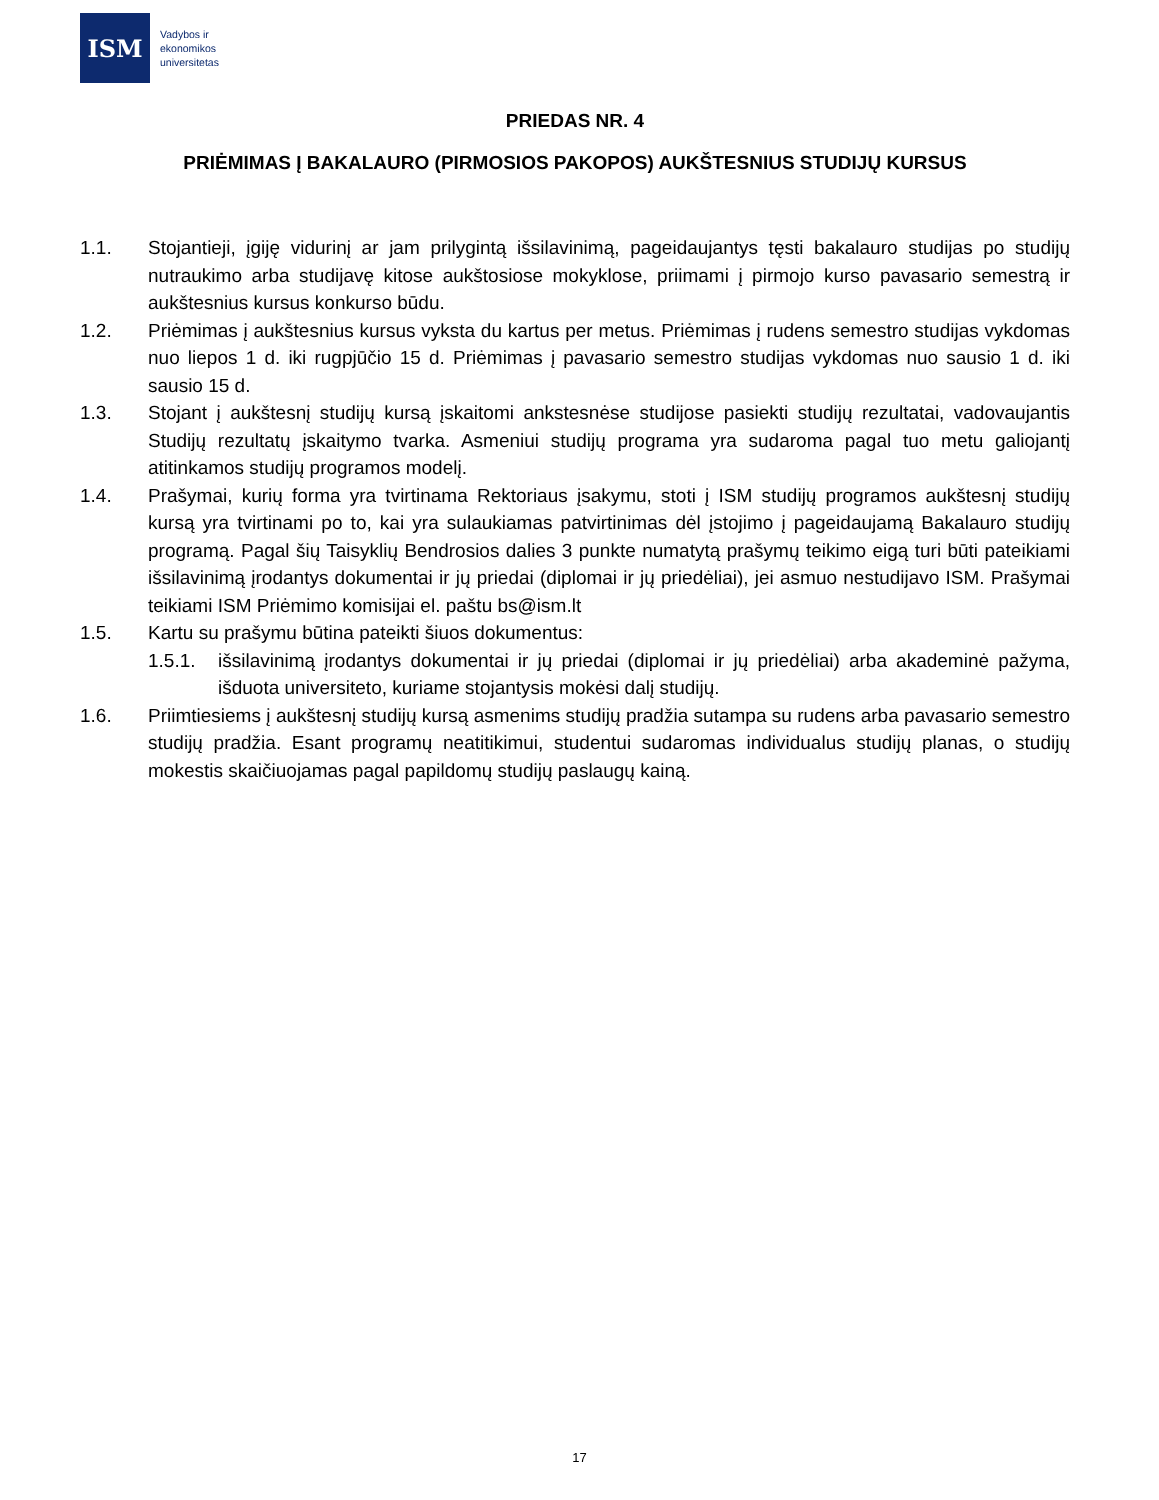ISM
Vadybos ir
ekonomikos
universitetas
PRIEDAS NR. 4
PRIĖMIMAS Į BAKALAURO (PIRMOSIOS PAKOPOS) AUKŠTESNIUS STUDIJŲ KURSUS
1.1. Stojantieji, įgiję vidurinį ar jam prilygintą išsilavinimą, pageidaujantys tęsti bakalauro studijas po studijų nutraukimo arba studijavę kitose aukštosiose mokyklose, priimami į pirmojo kurso pavasario semestrą ir aukštesnius kursus konkurso būdu.
1.2. Priėmimas į aukštesnius kursus vyksta du kartus per metus. Priėmimas į rudens semestro studijas vykdomas nuo liepos 1 d. iki rugpjūčio 15 d. Priėmimas į pavasario semestro studijas vykdomas nuo sausio 1 d. iki sausio 15 d.
1.3. Stojant į aukštesnį studijų kursą įskaitomi ankstesnėse studijose pasiekti studijų rezultatai, vadovaujantis Studijų rezultatų įskaitymo tvarka. Asmeniui studijų programa yra sudaroma pagal tuo metu galiojantį atitinkamos studijų programos modelį.
1.4. Prašymai, kurių forma yra tvirtinama Rektoriaus įsakymu, stoti į ISM studijų programos aukštesnį studijų kursą yra tvirtinami po to, kai yra sulaukiamas patvirtinimas dėl įstojimo į pageidaujamą Bakalauro studijų programą. Pagal šių Taisyklių Bendrosios dalies 3 punkte numatytą prašymų teikimo eigą turi būti pateikiami išsilavinimą įrodantys dokumentai ir jų priedai (diplomai ir jų priedėliai), jei asmuo nestudijavo ISM. Prašymai teikiami ISM Priėmimo komisijai el. paštu bs@ism.lt
1.5. Kartu su prašymu būtina pateikti šiuos dokumentus:
1.5.1. išsilavinimą įrodantys dokumentai ir jų priedai (diplomai ir jų priedėliai) arba akademinė pažyma, išduota universiteto, kuriame stojantysis mokėsi dalį studijų.
1.6. Priimtiesiems į aukštesnį studijų kursą asmenims studijų pradžia sutampa su rudens arba pavasario semestro studijų pradžia. Esant programų neatitikimui, studentui sudaromas individualus studijų planas, o studijų mokestis skaičiuojamas pagal papildomų studijų paslaugų kainą.
17